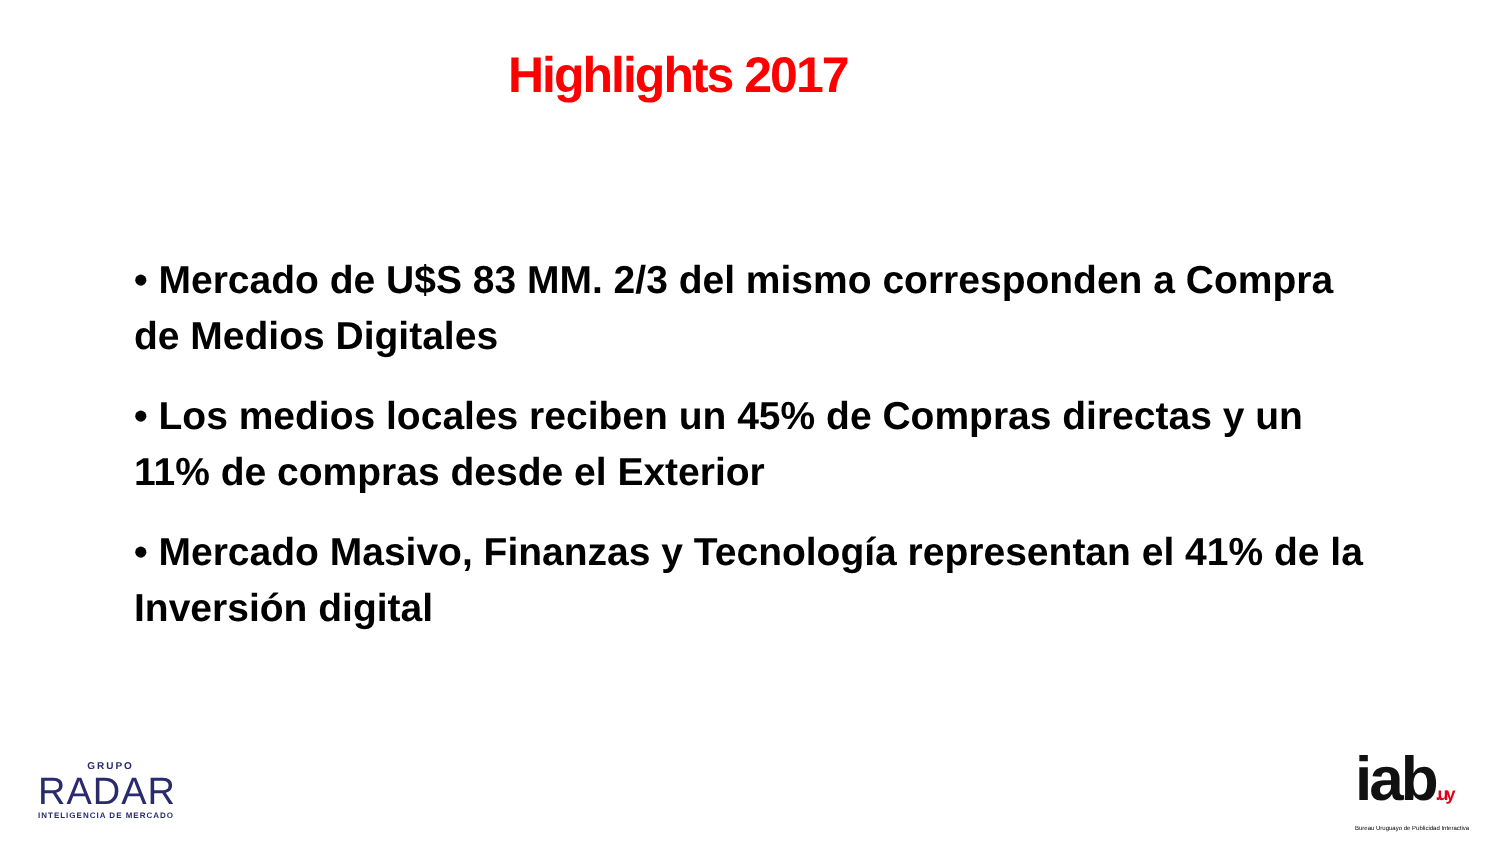Highlights 2017
• Mercado de U$S 83 MM. 2/3 del mismo corresponden a Compra de Medios Digitales
• Los medios locales reciben un 45% de Compras directas y un 11% de compras desde el Exterior
• Mercado Masivo, Finanzas y Tecnología representan el 41% de la Inversión digital
GRUPO
RADAR
INTELIGENCIA DE MERCADO
iab.uy
Bureau Uruguayo de Publicidad Interactiva